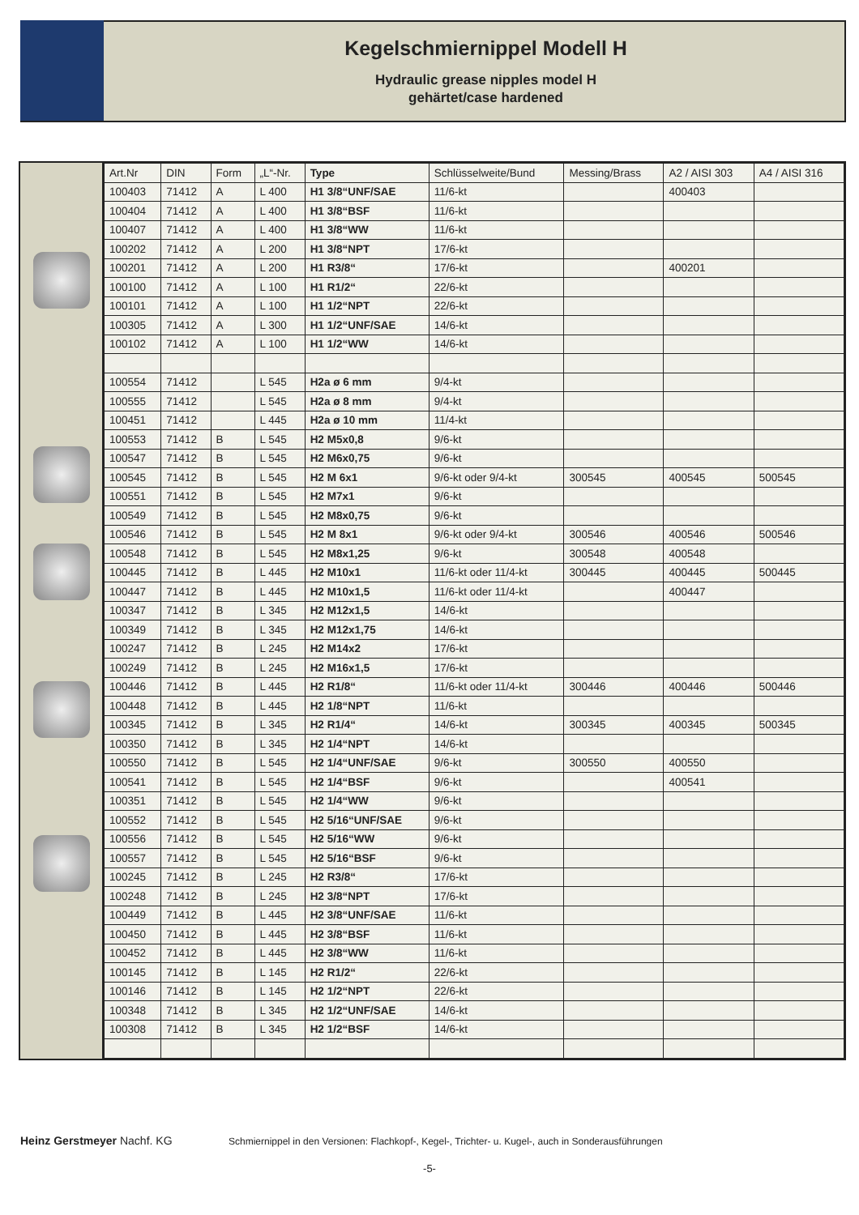Kegelschmiernippel Modell H
Hydraulic grease nipples model H
gehärtet/case hardened
| Art.Nr | DIN | Form | „L“-Nr. | Type | Schlüsselweite/Bund | Messing/Brass | A2 / AISI 303 | A4 / AISI 316 |
| --- | --- | --- | --- | --- | --- | --- | --- | --- |
| 100403 | 71412 | A | L 400 | H1 3/8“UNF/SAE | 11/6-kt | | 400403 | |
| 100404 | 71412 | A | L 400 | H1 3/8“BSF | 11/6-kt | | | |
| 100407 | 71412 | A | L 400 | H1 3/8“WW | 11/6-kt | | | |
| 100202 | 71412 | A | L 200 | H1 3/8“NPT | 17/6-kt | | | |
| 100201 | 71412 | A | L 200 | H1 R3/8“ | 17/6-kt | | 400201 | |
| 100100 | 71412 | A | L 100 | H1 R1/2“ | 22/6-kt | | | |
| 100101 | 71412 | A | L 100 | H1 1/2“NPT | 22/6-kt | | | |
| 100305 | 71412 | A | L 300 | H1 1/2“UNF/SAE | 14/6-kt | | | |
| 100102 | 71412 | A | L 100 | H1 1/2“WW | 14/6-kt | | | |
| 100554 | 71412 | | L 545 | H2a ø 6 mm | 9/4-kt | | | |
| 100555 | 71412 | | L 545 | H2a ø 8 mm | 9/4-kt | | | |
| 100451 | 71412 | | L 445 | H2a ø 10 mm | 11/4-kt | | | |
| 100553 | 71412 | B | L 545 | H2 M5x0,8 | 9/6-kt | | | |
| 100547 | 71412 | B | L 545 | H2 M6x0,75 | 9/6-kt | | | |
| 100545 | 71412 | B | L 545 | H2 M 6x1 | 9/6-kt oder 9/4-kt | 300545 | 400545 | 500545 |
| 100551 | 71412 | B | L 545 | H2 M7x1 | 9/6-kt | | | |
| 100549 | 71412 | B | L 545 | H2 M8x0,75 | 9/6-kt | | | |
| 100546 | 71412 | B | L 545 | H2 M 8x1 | 9/6-kt oder 9/4-kt | 300546 | 400546 | 500546 |
| 100548 | 71412 | B | L 545 | H2 M8x1,25 | 9/6-kt | 300548 | 400548 | |
| 100445 | 71412 | B | L 445 | H2 M10x1 | 11/6-kt oder 11/4-kt | 300445 | 400445 | 500445 |
| 100447 | 71412 | B | L 445 | H2 M10x1,5 | 11/6-kt oder 11/4-kt | | 400447 | |
| 100347 | 71412 | B | L 345 | H2 M12x1,5 | 14/6-kt | | | |
| 100349 | 71412 | B | L 345 | H2 M12x1,75 | 14/6-kt | | | |
| 100247 | 71412 | B | L 245 | H2 M14x2 | 17/6-kt | | | |
| 100249 | 71412 | B | L 245 | H2 M16x1,5 | 17/6-kt | | | |
| 100446 | 71412 | B | L 445 | H2 R1/8“ | 11/6-kt oder 11/4-kt | 300446 | 400446 | 500446 |
| 100448 | 71412 | B | L 445 | H2 1/8“NPT | 11/6-kt | | | |
| 100345 | 71412 | B | L 345 | H2 R1/4“ | 14/6-kt | 300345 | 400345 | 500345 |
| 100350 | 71412 | B | L 345 | H2 1/4“NPT | 14/6-kt | | | |
| 100550 | 71412 | B | L 545 | H2 1/4“UNF/SAE | 9/6-kt | 300550 | 400550 | |
| 100541 | 71412 | B | L 545 | H2 1/4“BSF | 9/6-kt | | 400541 | |
| 100351 | 71412 | B | L 545 | H2 1/4“WW | 9/6-kt | | | |
| 100552 | 71412 | B | L 545 | H2 5/16“UNF/SAE | 9/6-kt | | | |
| 100556 | 71412 | B | L 545 | H2 5/16“WW | 9/6-kt | | | |
| 100557 | 71412 | B | L 545 | H2 5/16“BSF | 9/6-kt | | | |
| 100245 | 71412 | B | L 245 | H2 R3/8“ | 17/6-kt | | | |
| 100248 | 71412 | B | L 245 | H2 3/8“NPT | 17/6-kt | | | |
| 100449 | 71412 | B | L 445 | H2 3/8“UNF/SAE | 11/6-kt | | | |
| 100450 | 71412 | B | L 445 | H2 3/8“BSF | 11/6-kt | | | |
| 100452 | 71412 | B | L 445 | H2 3/8“WW | 11/6-kt | | | |
| 100145 | 71412 | B | L 145 | H2 R1/2“ | 22/6-kt | | | |
| 100146 | 71412 | B | L 145 | H2 1/2“NPT | 22/6-kt | | | |
| 100348 | 71412 | B | L 345 | H2 1/2“UNF/SAE | 14/6-kt | | | |
| 100308 | 71412 | B | L 345 | H2 1/2“BSF | 14/6-kt | | | |
Heinz Gerstmeyer Nachf. KG
Schmiernippel in den Versionen: Flachkopf-, Kegel-, Trichter- u. Kugel-, auch in Sonderausführungen
-5-